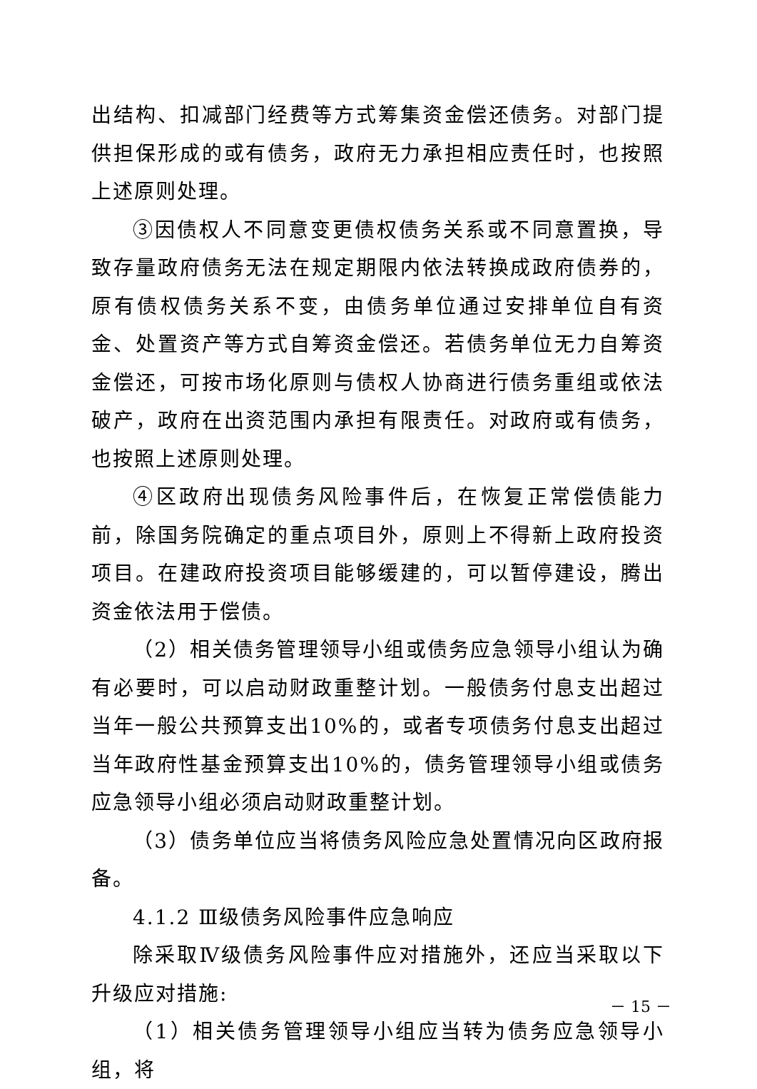出结构、扣减部门经费等方式筹集资金偿还债务。对部门提供担保形成的或有债务，政府无力承担相应责任时，也按照上述原则处理。
③因债权人不同意变更债权债务关系或不同意置换，导致存量政府债务无法在规定期限内依法转换成政府债券的，原有债权债务关系不变，由债务单位通过安排单位自有资金、处置资产等方式自筹资金偿还。若债务单位无力自筹资金偿还，可按市场化原则与债权人协商进行债务重组或依法破产，政府在出资范围内承担有限责任。对政府或有债务，也按照上述原则处理。
④区政府出现债务风险事件后，在恢复正常偿债能力前，除国务院确定的重点项目外，原则上不得新上政府投资项目。在建政府投资项目能够缓建的，可以暂停建设，腾出资金依法用于偿债。
（2）相关债务管理领导小组或债务应急领导小组认为确有必要时，可以启动财政重整计划。一般债务付息支出超过当年一般公共预算支出10%的，或者专项债务付息支出超过当年政府性基金预算支出10%的，债务管理领导小组或债务应急领导小组必须启动财政重整计划。
（3）债务单位应当将债务风险应急处置情况向区政府报备。
4.1.2 Ⅲ级债务风险事件应急响应
除采取Ⅳ级债务风险事件应对措施外，还应当采取以下升级应对措施:
（1）相关债务管理领导小组应当转为债务应急领导小组，将
－ 15 －